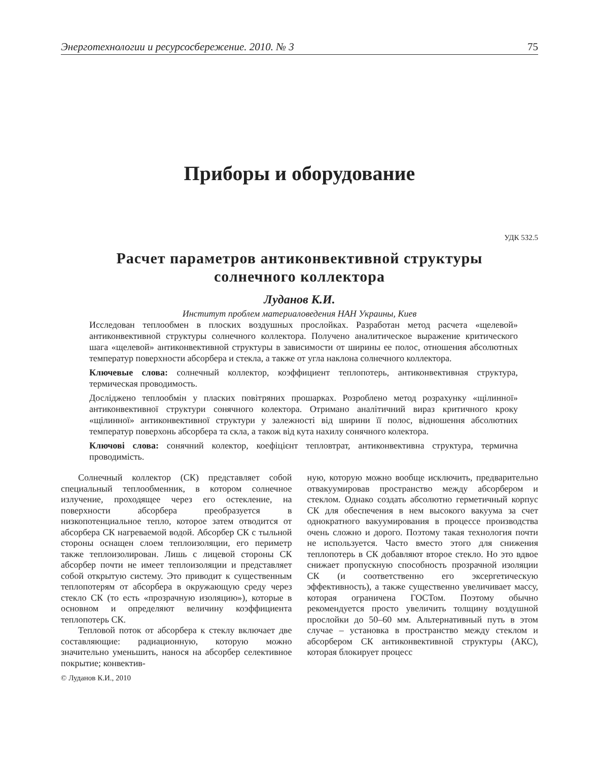Энерготехнологии и ресурсосбережение. 2010. № 3 75
Приборы и оборудование
УДК 532.5
Расчет параметров антиконвективной структуры
солнечного коллектора
Луданов К.И.
Институт проблем материаловедения НАН Украины, Киев
Исследован теплообмен в плоских воздушных прослойках. Разработан метод расчета «щелевой» антиконвективной структуры солнечного коллектора. Получено аналитическое выражение критического шага «щелевой» антиконвективной структуры в зависимости от ширины ее полос, отношения абсолютных температур поверхности абсорбера и стекла, а также от угла наклона солнечного коллектора.
Ключевые слова: солнечный коллектор, коэффициент теплопотерь, антиконвективная структура, термическая проводимость.
Досліджено теплообмін у пласких повітряних прошарках. Розроблено метод розрахунку «щілинної» антиконвективної структури сонячного колектора. Отримано аналітичний вираз критичного кроку «щілинної» антиконвективної структури у залежності від ширини її полос, відношення абсолютних температур поверхонь абсорбера та скла, а також від кута нахилу сонячного колектора.
Ключові слова: сонячний колектор, коефіцієнт тепловтрат, антиконвективна структура, термична проводимість.
Солнечный коллектор (СК) представляет собой специальный теплообменник, в котором солнечное излучение, проходящее через его остекление, на поверхности абсорбера преобразуется в низкопотенциальное тепло, которое затем отводится от абсорбера СК нагреваемой водой. Абсорбер СК с тыльной стороны оснащен слоем теплоизоляции, его периметр также теплоизолирован. Лишь с лицевой стороны СК абсорбер почти не имеет теплоизоляции и представляет собой открытую систему. Это приводит к существенным теплопотерям от абсорбера в окружающую среду через стекло СК (то есть «прозрачную изоляцию»), которые в основном и определяют величину коэффициента теплопотерь СК.
Тепловой поток от абсорбера к стеклу включает две составляющие: радиационную, которую можно значительно уменьшить, нанося на абсорбер селективное покрытие; конвектив-
© Луданов К.И., 2010
ную, которую можно вообще исключить, предварительно отвакуумировав пространство между абсорбером и стеклом. Однако создать абсолютно герметичный корпус СК для обеспечения в нем высокого вакуума за счет однократного вакуумирования в процессе производства очень сложно и дорого. Поэтому такая технология почти не используется. Часто вместо этого для снижения теплопотерь в СК добавляют второе стекло. Но это вдвое снижает пропускную способность прозрачной изоляции СК (и соответственно его эксергетическую эффективность), а также существенно увеличивает массу, которая ограничена ГОСТом. Поэтому обычно рекомендуется просто увеличить толщину воздушной прослойки до 50–60 мм. Альтернативный путь в этом случае – установка в пространство между стеклом и абсорбером СК антиконвективной структуры (АКС), которая блокирует процесс